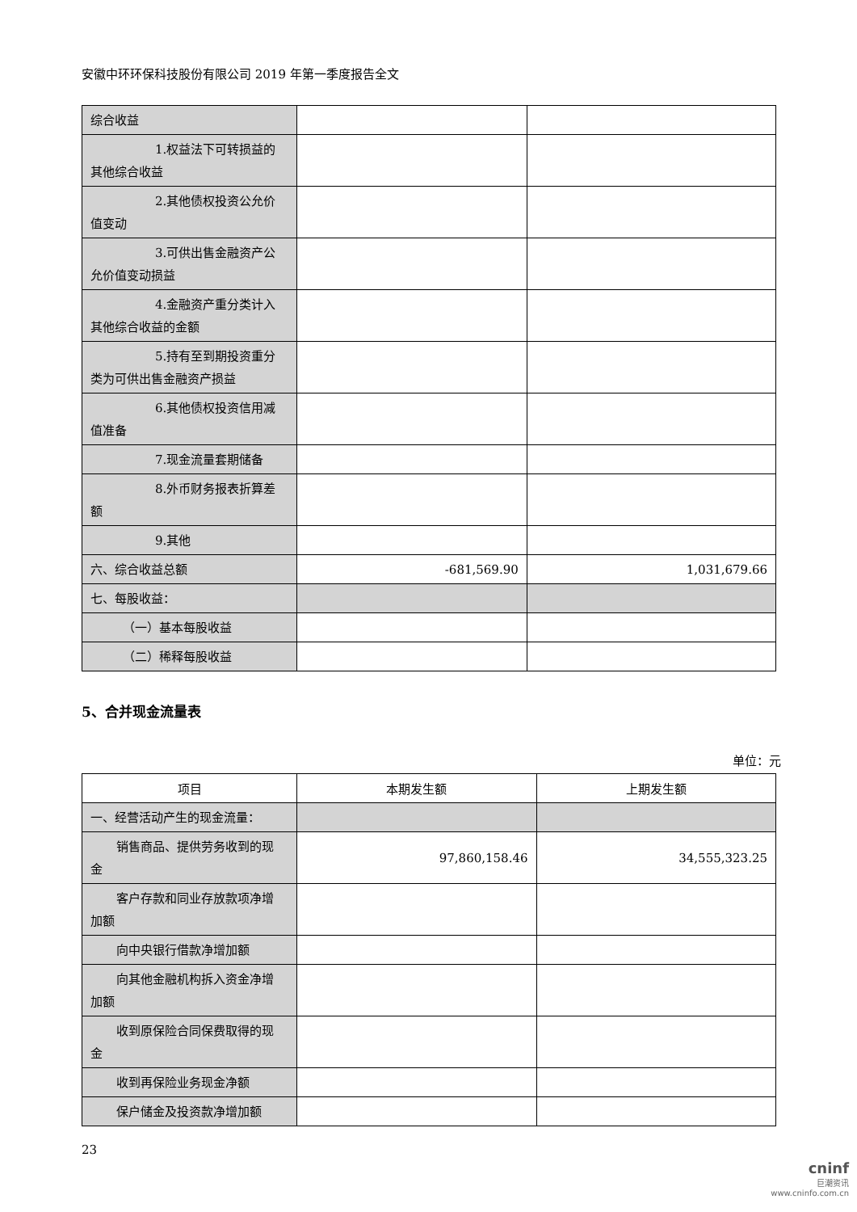安徽中环环保科技股份有限公司 2019 年第一季度报告全文
| 综合收益 | | |
| 1.权益法下可转损益的 其他综合收益 | | |
| 2.其他债权投资公允价 值变动 | | |
| 3.可供出售金融资产公 允价值变动损益 | | |
| 4.金融资产重分类计入 其他综合收益的金额 | | |
| 5.持有至到期投资重分 类为可供出售金融资产损益 | | |
| 6.其他债权投资信用减 值准备 | | |
| 7.现金流量套期储备 | | |
| 8.外币财务报表折算差 额 | | |
| 9.其他 | | |
| 六、综合收益总额 | -681,569.90 | 1,031,679.66 |
| 七、每股收益： | | |
| （一）基本每股收益 | | |
| （二）稀释每股收益 | | |
5、合并现金流量表
单位：元
| 项目 | 本期发生额 | 上期发生额 |
| --- | --- | --- |
| 一、经营活动产生的现金流量： | | |
| 销售商品、提供劳务收到的现 金 | 97,860,158.46 | 34,555,323.25 |
| 客户存款和同业存放款项净增 加额 | | |
| 向中央银行借款净增加额 | | |
| 向其他金融机构拆入资金净增 加额 | | |
| 收到原保险合同保费取得的现 金 | | |
| 收到再保险业务现金净额 | | |
| 保户储金及投资款净增加额 | | |
23
cninf
巨潮资讯
www.cninfo.com.cn